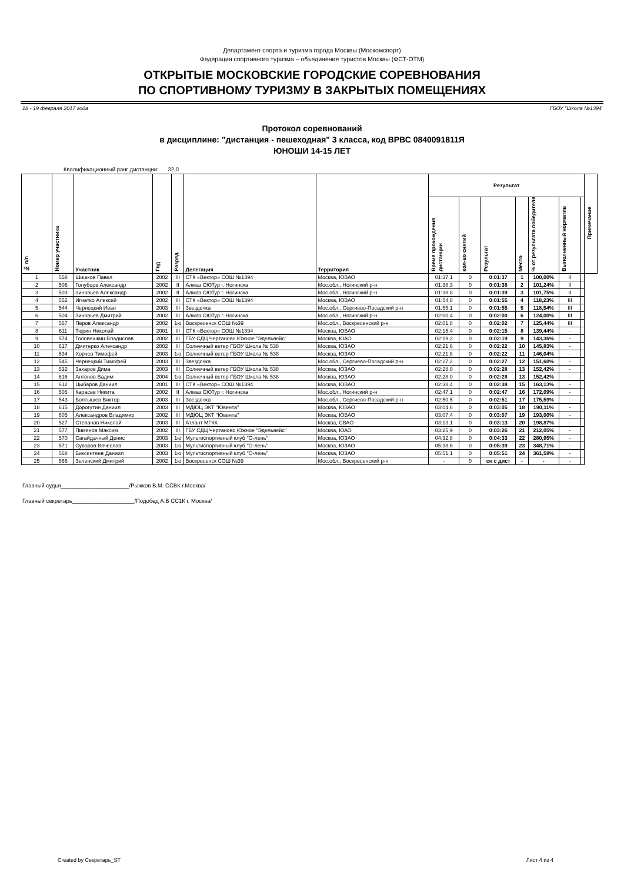Департамент спорта и туризма города Москвы (Москомспорт)
Федерация спортивного туризма – объединение туристов Москвы (ФСТ-ОТМ)
ОТКРЫТЫЕ МОСКОВСКИЕ ГОРОДСКИЕ СОРЕВНОВАНИЯ
ПО СПОРТИВНОМУ ТУРИЗМУ В ЗАКРЫТЫХ ПОМЕЩЕНИЯХ
18 - 19 февраля 2017 года ГБОУ "Школа №1394
Протокол соревнований
в дисциплине: "дистанция - пешеходная" 3 класса, код ВРВС 0840091811Я
ЮНОШИ 14-15 ЛЕТ
Квалификационный ранг дистанции: 32,0
| № п/п | Номер участника | Участник | Год | Разряд | Делегация | Территория | Результат | | | | | | | Примечание |
| --- | --- | --- | --- | --- | --- | --- | --- | --- | --- | --- | --- | --- | --- | --- |
| | | | | | | | Время прохождения дистанции | кол-во снятий | Результат | Место | % от результата победителя | Выполненный норматив | | |
| 1 | 558 | Шишков Павел | 2002 | III | СТК «Вектор» СОШ №1394 | Москва, ЮВАО | 01:37,1 | 0 | 0:01:37 | 1 | 100,00% | II | | |
| 2 | 506 | Голубцов Александр | 2002 | II | Алмаз СЮТур г. Ногинска | Мос.обл., Ногинский р-н | 01:38,3 | 0 | 0:01:38 | 2 | 101,24% | II | | |
| 3 | 503 | Зиновьев Александр | 2002 | II | Алмаз СЮТур г. Ногинска | Мос.обл., Ногинский р-н | 01:38,8 | 0 | 0:01:39 | 3 | 101,75% | II | | |
| 4 | 552 | Игнатко Алексей | 2002 | III | СТК «Вектор» СОШ №1394 | Москва, ЮВАО | 01:54,8 | 0 | 0:01:55 | 4 | 118,23% | III | | |
| 5 | 544 | Чернецкий Иван | 2003 | III | Звездочка | Мос.обл., Сергиево-Посадский р-н | 01:55,1 | 0 | 0:01:55 | 5 | 118,54% | III | | |
| 6 | 504 | Зиновьев Дмитрий | 2002 | III | Алмаз СЮТур г. Ногинска | Мос.обл., Ногинский р-н | 02:00,4 | 0 | 0:02:00 | 6 | 124,00% | III | | |
| 7 | 567 | Перов Александр | 2002 | 1ю | Воскресенск СОШ №39 | Мос.обл., Воскресенский р-н | 02:01,8 | 0 | 0:02:02 | 7 | 125,44% | III | | |
| 8 | 611 | Тюрин Николай | 2001 | III | СТК «Вектор» СОШ №1394 | Москва, ЮВАО | 02:15,4 | 0 | 0:02:15 | 8 | 139,44% | - | | |
| 9 | 574 | Головешкин Владислав | 2002 | III | ГБУ СДЦ Чертаново Южное "Эдельвейс" | Москва, ЮАО | 02:19,2 | 0 | 0:02:19 | 9 | 143,36% | - | | |
| 10 | 617 | Дмитерко Александр | 2002 | III | Солнечный ветер ГБОУ Школа № 538 | Москва, ЮЗАО | 02:21,6 | 0 | 0:02:22 | 10 | 145,83% | - | | |
| 11 | 534 | Хорчев Тимофей | 2003 | 1ю | Солнечный ветер ГБОУ Школа № 538 | Москва, ЮЗАО | 02:21,8 | 0 | 0:02:22 | 11 | 146,04% | - | | |
| 12 | 545 | Чернецкий Тимофей | 2003 | III | Звездочка | Мос.обл., Сергиево-Посадский р-н | 02:27,2 | 0 | 0:02:27 | 12 | 151,60% | - | | |
| 13 | 532 | Захаров Дима | 2003 | III | Солнечный ветер ГБОУ Школа № 538 | Москва, ЮЗАО | 02:28,0 | 0 | 0:02:28 | 13 | 152,42% | - | | |
| 14 | 616 | Антонов Вадим | 2004 | 1ю | Солнечный ветер ГБОУ Школа № 538 | Москва, ЮЗАО | 02:28,0 | 0 | 0:02:28 | 13 | 152,42% | - | | |
| 15 | 612 | Цыбаров Даниил | 2001 | III | СТК «Вектор» СОШ №1394 | Москва, ЮВАО | 02:38,4 | 0 | 0:02:38 | 15 | 163,13% | - | | |
| 16 | 505 | Карасев Никита | 2002 | II | Алмаз СЮТур г. Ногинска | Мос.обл., Ногинский р-н | 02:47,1 | 0 | 0:02:47 | 16 | 172,09% | - | | |
| 17 | 543 | Болтышев Виктор | 2003 | III | Звездочка | Мос.обл., Сергиево-Посадский р-н | 02:50,5 | 0 | 0:02:51 | 17 | 175,59% | - | | |
| 18 | 615 | Дорогутин Даниил | 2003 | III | МДЮЦ ЭКТ "Ювента" | Москва, ЮВАО | 03:04,6 | 0 | 0:03:05 | 18 | 190,11% | - | | |
| 19 | 605 | Александров Владимир | 2002 | III | МДЮЦ ЭКТ "Ювента" | Москва, ЮВАО | 03:07,4 | 0 | 0:03:07 | 19 | 193,00% | - | | |
| 20 | 527 | Степанов Николай | 2003 | III | Атлант МГКК | Москва, СВАО | 03:13,1 | 0 | 0:03:13 | 20 | 198,87% | - | | |
| 21 | 577 | Пименов Максим | 2002 | III | ГБУ СДЦ Чертаново Южное "Эдельвейс" | Москва, ЮАО | 03:25,9 | 0 | 0:03:26 | 21 | 212,05% | - | | |
| 22 | 570 | Сагайдачный Денис | 2003 | 1ю | Мультиспортивный клуб "О-лень" | Москва, ЮЗАО | 04:32,8 | 0 | 0:04:33 | 22 | 280,95% | - | | |
| 23 | 571 | Суворов Вячеслав | 2003 | 1ю | Мультиспортивный клуб "О-лень" | Москва, ЮЗАО | 05:38,6 | 0 | 0:05:39 | 23 | 348,71% | - | | |
| 24 | 568 | Биксентеев Даниил | 2003 | 1ю | Мультиспортивный клуб "О-лень" | Москва, ЮЗАО | 05:51,1 | 0 | 0:05:51 | 24 | 361,59% | - | | |
| 25 | 566 | Зеленский Дмитрий | 2002 | 1ю | Воскресенск СОШ №39 | Мос.обл., Воскресенский р-н | - | 0 | сн с дист | - | - | - | | |
Главный судья______________________/Рыжков В.М. ССВК г.Москва/
Главный секретарь____________________/Подобед А.В СС1К г. Москва/
Created by Секретарь_ST Лист 4 из 4